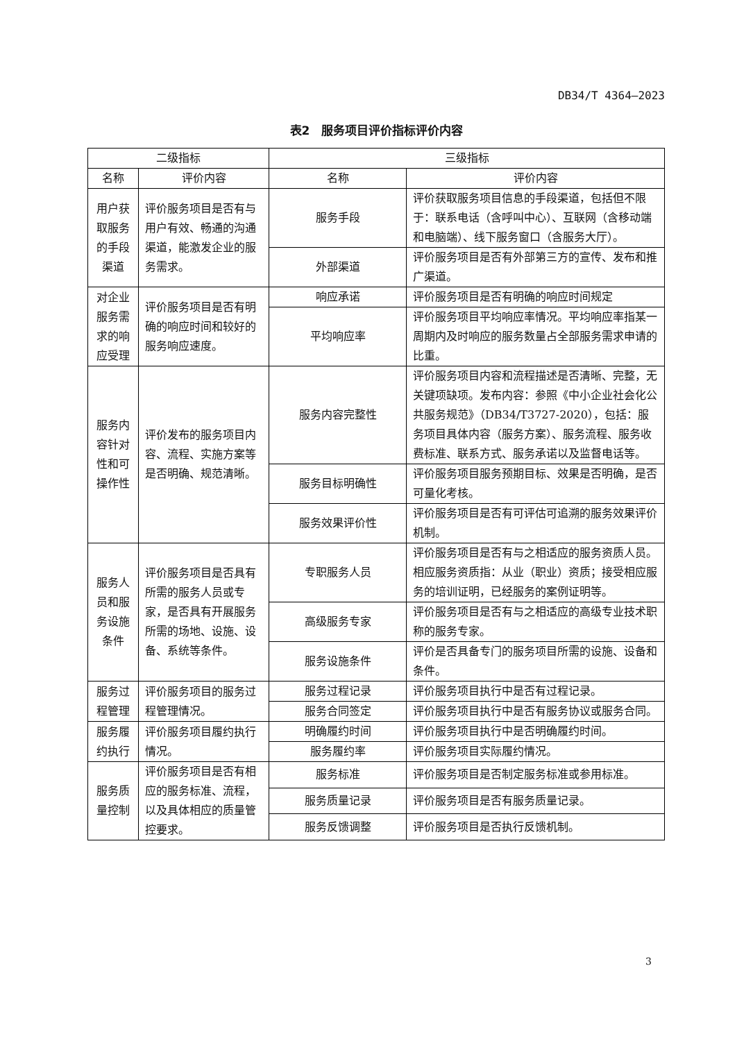DB34/T 4364—2023
表2　服务项目评价指标评价内容
| 二级指标 | | 三级指标 | |
| --- | --- | --- | --- |
| 名称 | 评价内容 | 名称 | 评价内容 |
| 用户获取服务的手段渠道 | 评价服务项目是否有与用户有效、畅通的沟通渠道，能激发企业的服务需求。 | 服务手段 | 评价获取服务项目信息的手段渠道，包括但不限于：联系电话（含呼叫中心）、互联网（含移动端和电脑端）、线下服务窗口（含服务大厅）。 |
| | | 外部渠道 | 评价服务项目是否有外部第三方的宣传、发布和推广渠道。 |
| 对企业服务需求的响应受理 | 评价服务项目是否有明确的响应时间和较好的服务响应速度。 | 响应承诺 | 评价服务项目是否有明确的响应时间规定 |
| | | 平均响应率 | 评价服务项目平均响应率情况。平均响应率指某一周期内及时响应的服务数量占全部服务需求申请的比重。 |
| 服务内容针对性和可操作性 | 评价发布的服务项目内容、流程、实施方案等是否明确、规范清晰。 | 服务内容完整性 | 评价服务项目内容和流程描述是否清晰、完整，无关键项缺项。发布内容：参照《中小企业社会化公共服务规范》（DB34/T3727-2020），包括：服务项目具体内容（服务方案）、服务流程、服务收费标准、联系方式、服务承诺以及监督电话等。 |
| | | 服务目标明确性 | 评价服务项目服务预期目标、效果是否明确，是否可量化考核。 |
| | | 服务效果评价性 | 评价服务项目是否有可评估可追溯的服务效果评价机制。 |
| 服务人员和服务设施条件 | 评价服务项目是否具有所需的服务人员或专家，是否具有开展服务所需的场地、设施、设备、系统等条件。 | 专职服务人员 | 评价服务项目是否有与之相适应的服务资质人员。相应服务资质指：从业（职业）资质；接受相应服务的培训证明，已经服务的案例证明等。 |
| | | 高级服务专家 | 评价服务项目是否有与之相适应的高级专业技术职称的服务专家。 |
| | | 服务设施条件 | 评价是否具备专门的服务项目所需的设施、设备和条件。 |
| 服务过程管理 | 评价服务项目的服务过程管理情况。 | 服务过程记录 | 评价服务项目执行中是否有过程记录。 |
| | | 服务合同签定 | 评价服务项目执行中是否有服务协议或服务合同。 |
| 服务履约执行 | 评价服务项目履约执行情况。 | 明确履约时间 | 评价服务项目执行中是否明确履约时间。 |
| | | 服务履约率 | 评价服务项目实际履约情况。 |
| 服务质量控制 | 评价服务项目是否有相应的服务标准、流程，以及具体相应的质量管控要求。 | 服务标准 | 评价服务项目是否制定服务标准或参用标准。 |
| | | 服务质量记录 | 评价服务项目是否有服务质量记录。 |
| | | 服务反馈调整 | 评价服务项目是否执行反馈机制。 |
3